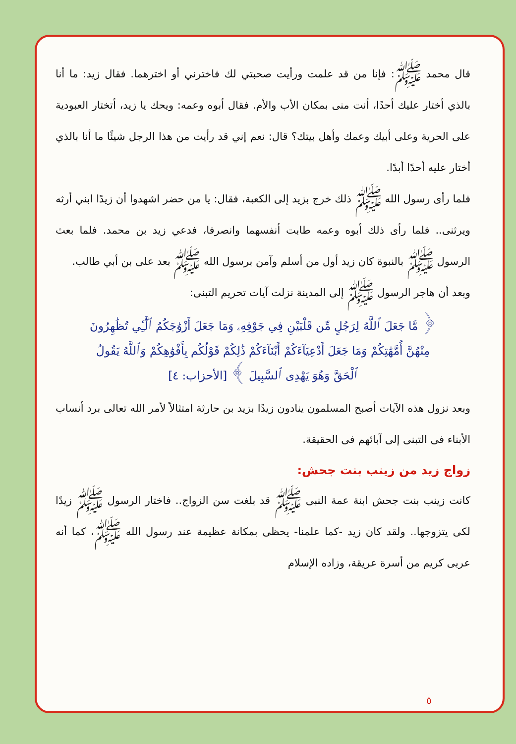قال محمد ﷺ: فإنا من قد علمت ورأيت صحبتي لك فاخترني أو اخترهما. فقال زيد: ما أنا بالذي أختار عليك أحدًا، أنت منى بمكان الأب والأم. فقال أبوه وعمه: ويحك يا زيد، أتختار العبودية على الحرية وعلى أبيك وعمك وأهل بيتك؟ قال: نعم إني قد رأيت من هذا الرجل شيئًا ما أنا بالذي أختار عليه أحدًا أبدًا.
فلما رأى رسول الله ﷺ ذلك خرج بزيد إلى الكعبة، فقال: يا من حضر اشهدوا أن زيدًا ابني أرثه ويرثنى.. فلما رأى ذلك أبوه وعمه طابت أنفسهما وانصرفا، فدعي زيد بن محمد. فلما بعث الرسول ﷺ بالنبوة كان زيد أول من أسلم وآمن برسول الله ﷺ بعد على بن أبي طالب.
وبعد أن هاجر الرسول ﷺ إلى المدينة نزلت آيات تحريم التبنى:
﴿ مَّا جَعَلَ ٱللَّهُ لِرَجُلٍ مِّن قَلْبَيْنِ فِي جَوْفِهِۦ وَمَا جَعَلَ أَزْوَٰجَكُمُ ٱلَّٰٓـِٔي تُظَٰهِرُونَ مِنْهُنَّ أُمَّهَٰتِكُمْ وَمَا جَعَلَ أَدْعِيَآءَكُمْ أَبْنَآءَكُمْ ذَٰلِكُمْ قَوْلُكُم بِأَفْوَٰهِكُمْ وَٱللَّهُ يَقُولُ ٱلْحَقَّ وَهُوَ يَهْدِى ٱلسَّبِيلَ ﴾ [الأحزاب: ٤]
وبعد نزول هذه الآيات أصبح المسلمون ينادون زيدًا بزيد بن حارثة امتثالاً لأمر الله تعالى برد أنساب الأبناء فى التبنى إلى آبائهم فى الحقيقة.
زواج زيد من زينب بنت جحش:
كانت زينب بنت جحش ابنة عمة النبى ﷺ قد بلغت سن الزواج.. فاختار الرسول ﷺ زيدًا لكى يتزوجها.. ولقد كان زيد -كما علمنا- يحظى بمكانة عظيمة عند رسول الله ﷺ، كما أنه عربى كريم من أسرة عريقة، وزاده الإسلام
٥